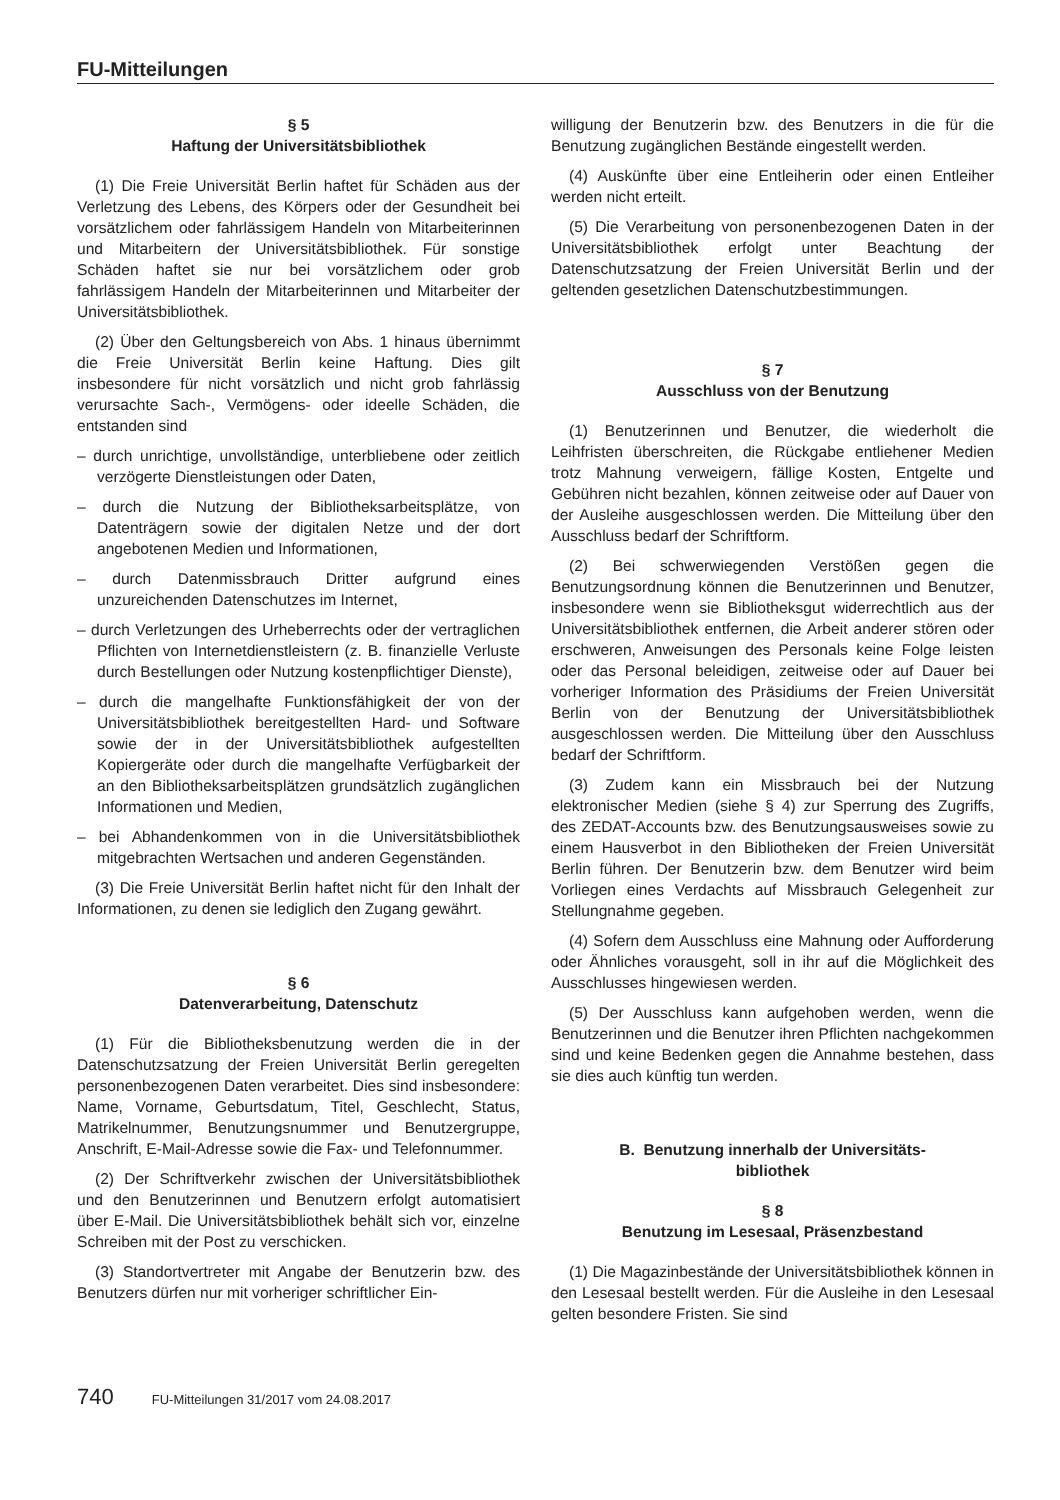FU-Mitteilungen
§ 5
Haftung der Universitätsbibliothek
(1) Die Freie Universität Berlin haftet für Schäden aus der Verletzung des Lebens, des Körpers oder der Gesundheit bei vorsätzlichem oder fahrlässigem Handeln von Mitarbeiterinnen und Mitarbeitern der Universitätsbibliothek. Für sonstige Schäden haftet sie nur bei vorsätzlichem oder grob fahrlässigem Handeln der Mitarbeiterinnen und Mitarbeiter der Universitätsbibliothek.
(2) Über den Geltungsbereich von Abs. 1 hinaus übernimmt die Freie Universität Berlin keine Haftung. Dies gilt insbesondere für nicht vorsätzlich und nicht grob fahrlässig verursachte Sach-, Vermögens- oder ideelle Schäden, die entstanden sind
– durch unrichtige, unvollständige, unterbliebene oder zeitlich verzögerte Dienstleistungen oder Daten,
– durch die Nutzung der Bibliotheksarbeitsplätze, von Datenträgern sowie der digitalen Netze und der dort angebotenen Medien und Informationen,
– durch Datenmissbrauch Dritter aufgrund eines unzureichenden Datenschutzes im Internet,
– durch Verletzungen des Urheberrechts oder der vertraglichen Pflichten von Internetdienstleistern (z. B. finanzielle Verluste durch Bestellungen oder Nutzung kostenpflichtiger Dienste),
– durch die mangelhafte Funktionsfähigkeit der von der Universitätsbibliothek bereitgestellten Hard- und Software sowie der in der Universitätsbibliothek aufgestellten Kopiergeräte oder durch die mangelhafte Verfügbarkeit der an den Bibliotheksarbeitsplätzen grundsätzlich zugänglichen Informationen und Medien,
– bei Abhandenkommen von in die Universitätsbibliothek mitgebrachten Wertsachen und anderen Gegenständen.
(3) Die Freie Universität Berlin haftet nicht für den Inhalt der Informationen, zu denen sie lediglich den Zugang gewährt.
§ 6
Datenverarbeitung, Datenschutz
(1) Für die Bibliotheksbenutzung werden die in der Datenschutzsatzung der Freien Universität Berlin geregelten personenbezogenen Daten verarbeitet. Dies sind insbesondere: Name, Vorname, Geburtsdatum, Titel, Geschlecht, Status, Matrikelnummer, Benutzungsnummer und Benutzergruppe, Anschrift, E-Mail-Adresse sowie die Fax- und Telefonnummer.
(2) Der Schriftverkehr zwischen der Universitätsbibliothek und den Benutzerinnen und Benutzern erfolgt automatisiert über E-Mail. Die Universitätsbibliothek behält sich vor, einzelne Schreiben mit der Post zu verschicken.
(3) Standortvertreter mit Angabe der Benutzerin bzw. des Benutzers dürfen nur mit vorheriger schriftlicher Ein-
willigung der Benutzerin bzw. des Benutzers in die für die Benutzung zugänglichen Bestände eingestellt werden.
(4) Auskünfte über eine Entleiherin oder einen Entleiher werden nicht erteilt.
(5) Die Verarbeitung von personenbezogenen Daten in der Universitätsbibliothek erfolgt unter Beachtung der Datenschutzsatzung der Freien Universität Berlin und der geltenden gesetzlichen Datenschutzbestimmungen.
§ 7
Ausschluss von der Benutzung
(1) Benutzerinnen und Benutzer, die wiederholt die Leihfristen überschreiten, die Rückgabe entliehener Medien trotz Mahnung verweigern, fällige Kosten, Entgelte und Gebühren nicht bezahlen, können zeitweise oder auf Dauer von der Ausleihe ausgeschlossen werden. Die Mitteilung über den Ausschluss bedarf der Schriftform.
(2) Bei schwerwiegenden Verstößen gegen die Benutzungsordnung können die Benutzerinnen und Benutzer, insbesondere wenn sie Bibliotheksgut widerrechtlich aus der Universitätsbibliothek entfernen, die Arbeit anderer stören oder erschweren, Anweisungen des Personals keine Folge leisten oder das Personal beleidigen, zeitweise oder auf Dauer bei vorheriger Information des Präsidiums der Freien Universität Berlin von der Benutzung der Universitätsbibliothek ausgeschlossen werden. Die Mitteilung über den Ausschluss bedarf der Schriftform.
(3) Zudem kann ein Missbrauch bei der Nutzung elektronischer Medien (siehe § 4) zur Sperrung des Zugriffs, des ZEDAT-Accounts bzw. des Benutzungsausweises sowie zu einem Hausverbot in den Bibliotheken der Freien Universität Berlin führen. Der Benutzerin bzw. dem Benutzer wird beim Vorliegen eines Verdachts auf Missbrauch Gelegenheit zur Stellungnahme gegeben.
(4) Sofern dem Ausschluss eine Mahnung oder Aufforderung oder Ähnliches vorausgeht, soll in ihr auf die Möglichkeit des Ausschlusses hingewiesen werden.
(5) Der Ausschluss kann aufgehoben werden, wenn die Benutzerinnen und die Benutzer ihren Pflichten nachgekommen sind und keine Bedenken gegen die Annahme bestehen, dass sie dies auch künftig tun werden.
B. Benutzung innerhalb der Universitäts-
bibliothek
§ 8
Benutzung im Lesesaal, Präsenzbestand
(1) Die Magazinbestände der Universitätsbibliothek können in den Lesesaal bestellt werden. Für die Ausleihe in den Lesesaal gelten besondere Fristen. Sie sind
740 FU-Mitteilungen 31/2017 vom 24.08.2017